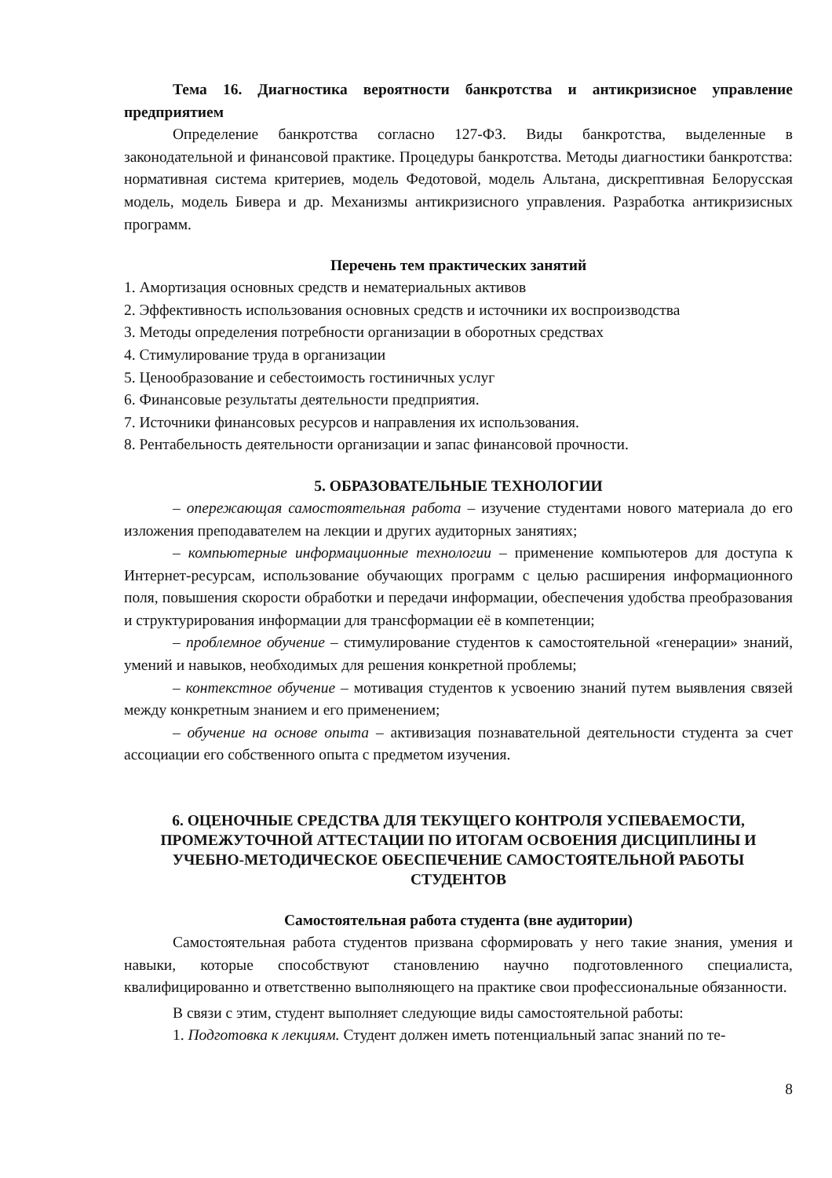Тема 16. Диагностика вероятности банкротства и антикризисное управление предприятием
Определение банкротства согласно 127-ФЗ. Виды банкротства, выделенные в законодательной и финансовой практике. Процедуры банкротства. Методы диагностики банкротства: нормативная система критериев, модель Федотовой, модель Альтана, дискрептивная Белорусская модель, модель Бивера и др. Механизмы антикризисного управления. Разработка антикризисных программ.
Перечень тем практических занятий
1. Амортизация основных средств и нематериальных активов
2. Эффективность использования основных средств и источники их воспроизводства
3. Методы определения потребности организации в оборотных средствах
4. Стимулирование труда в организации
5. Ценообразование и себестоимость гостиничных услуг
6. Финансовые результаты деятельности предприятия.
7. Источники финансовых ресурсов и направления их использования.
8. Рентабельность деятельности организации и запас финансовой прочности.
5. ОБРАЗОВАТЕЛЬНЫЕ ТЕХНОЛОГИИ
– опережающая самостоятельная работа – изучение студентами нового материала до его изложения преподавателем на лекции и других аудиторных занятиях;
– компьютерные информационные технологии – применение компьютеров для доступа к Интернет-ресурсам, использование обучающих программ с целью расширения информационного поля, повышения скорости обработки и передачи информации, обеспечения удобства преобразования и структурирования информации для трансформации её в компетенции;
– проблемное обучение – стимулирование студентов к самостоятельной «генерации» знаний, умений и навыков, необходимых для решения конкретной проблемы;
– контекстное обучение – мотивация студентов к усвоению знаний путем выявления связей между конкретным знанием и его применением;
– обучение на основе опыта – активизация познавательной деятельности студента за счет ассоциации его собственного опыта с предметом изучения.
6. ОЦЕНОЧНЫЕ СРЕДСТВА ДЛЯ ТЕКУЩЕГО КОНТРОЛЯ УСПЕВАЕМОСТИ, ПРОМЕЖУТОЧНОЙ АТТЕСТАЦИИ ПО ИТОГАМ ОСВОЕНИЯ ДИСЦИПЛИНЫ И УЧЕБНО-МЕТОДИЧЕСКОЕ ОБЕСПЕЧЕНИЕ САМОСТОЯТЕЛЬНОЙ РАБОТЫ СТУДЕНТОВ
Самостоятельная работа студента (вне аудитории)
Самостоятельная работа студентов призвана сформировать у него такие знания, умения и навыки, которые способствуют становлению научно подготовленного специалиста, квалифицированно и ответственно выполняющего на практике свои профессиональные обязанности.
В связи с этим, студент выполняет следующие виды самостоятельной работы:
1. Подготовка к лекциям. Студент должен иметь потенциальный запас знаний по те-
8